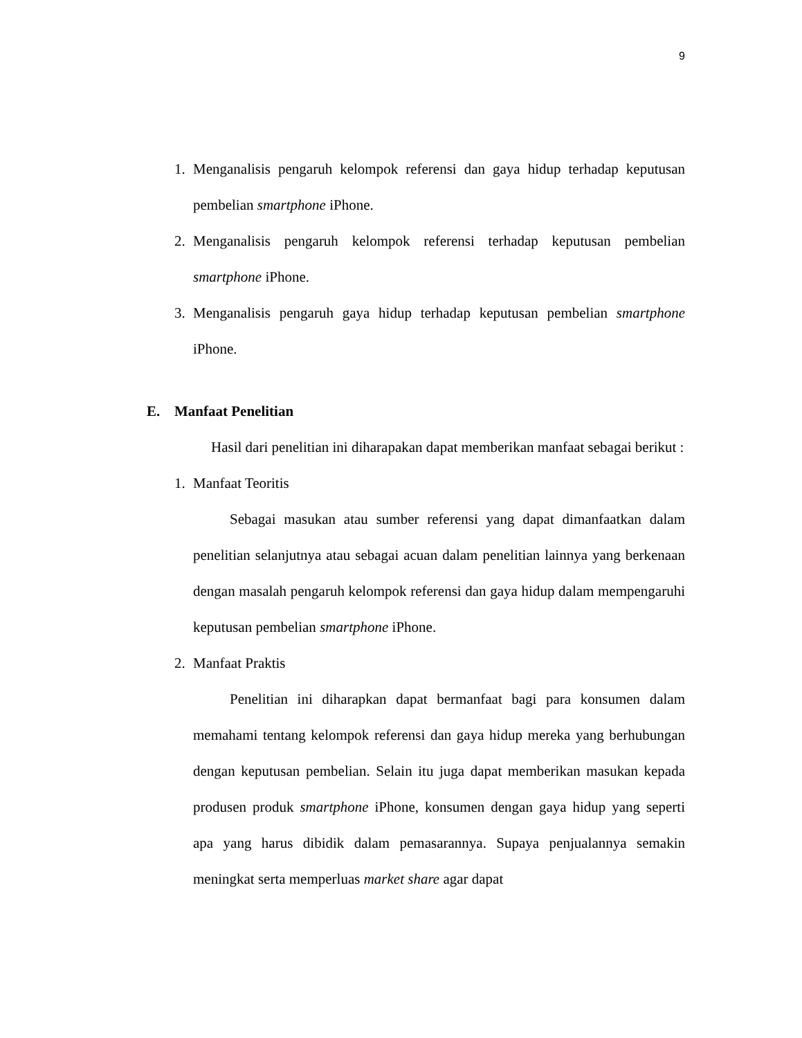9
1. Menganalisis pengaruh kelompok referensi dan gaya hidup terhadap keputusan pembelian smartphone iPhone.
2. Menganalisis pengaruh kelompok referensi terhadap keputusan pembelian smartphone iPhone.
3. Menganalisis pengaruh gaya hidup terhadap keputusan pembelian smartphone iPhone.
E. Manfaat Penelitian
Hasil dari penelitian ini diharapakan dapat memberikan manfaat sebagai berikut :
1. Manfaat Teoritis
Sebagai masukan atau sumber referensi yang dapat dimanfaatkan dalam penelitian selanjutnya atau sebagai acuan dalam penelitian lainnya yang berkenaan dengan masalah pengaruh kelompok referensi dan gaya hidup dalam mempengaruhi keputusan pembelian smartphone iPhone.
2. Manfaat Praktis
Penelitian ini diharapkan dapat bermanfaat bagi para konsumen dalam memahami tentang kelompok referensi dan gaya hidup mereka yang berhubungan dengan keputusan pembelian. Selain itu juga dapat memberikan masukan kepada produsen produk smartphone iPhone, konsumen dengan gaya hidup yang seperti apa yang harus dibidik dalam pemasarannya. Supaya penjualannya semakin meningkat serta memperluas market share agar dapat